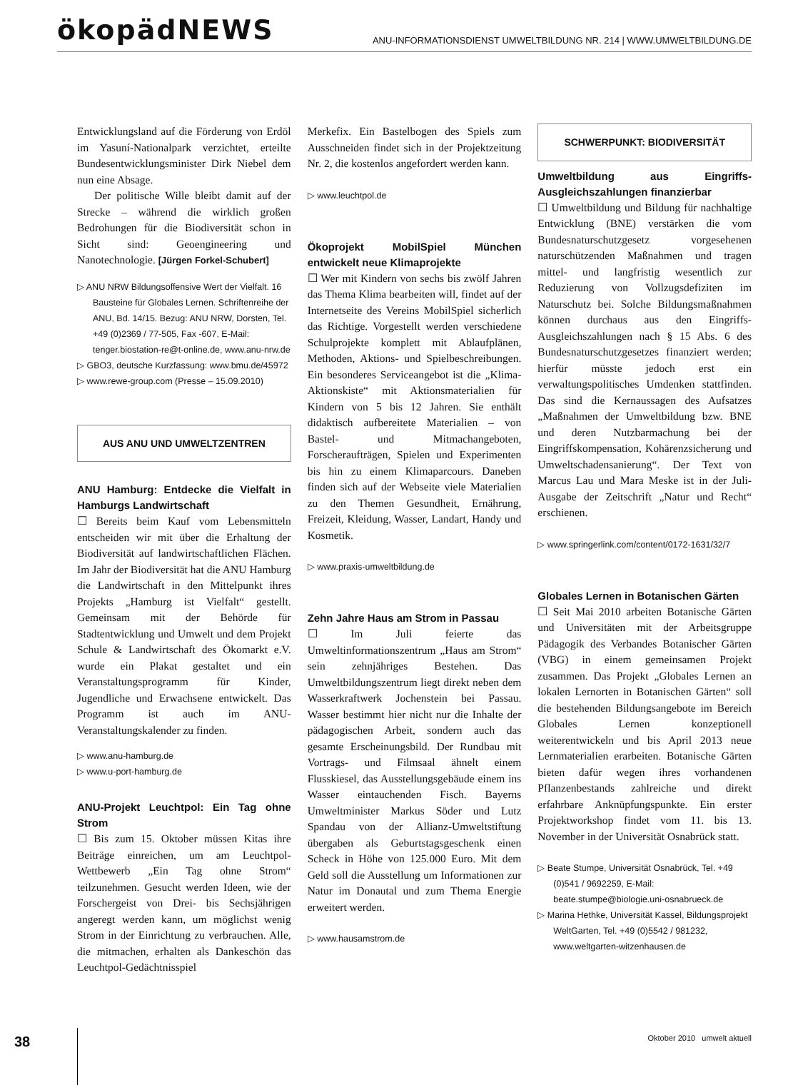ökopädNEWS
ANU-INFORMATIONSDIENST UMWELTBILDUNG NR. 214 | WWW.UMWELTBILDUNG.DE
Entwicklungsland auf die Förderung von Erdöl im Yasuní-Nationalpark verzichtet, erteilte Bundesentwicklungsminister Dirk Niebel dem nun eine Absage.
Der politische Wille bleibt damit auf der Strecke – während die wirklich großen Bedrohungen für die Biodiversität schon in Sicht sind: Geoengineering und Nanotechnologie. [Jürgen Forkel-Schubert]
▷ ANU NRW Bildungsoffensive Wert der Vielfalt. 16 Bausteine für Globales Lernen. Schriftenreihe der ANU, Bd. 14/15. Bezug: ANU NRW, Dorsten, Tel. +49 (0)2369 / 77-505, Fax -607, E-Mail: tenger.biostation-re@t-online.de, www.anu-nrw.de
▷ GBO3, deutsche Kurzfassung: www.bmu.de/45972
▷ www.rewe-group.com (Presse – 15.09.2010)
AUS ANU UND UMWELTZENTREN
ANU Hamburg: Entdecke die Vielfalt in Hamburgs Landwirtschaft
☐ Bereits beim Kauf vom Lebensmitteln entscheiden wir mit über die Erhaltung der Biodiversität auf landwirtschaftlichen Flächen. Im Jahr der Biodiversität hat die ANU Hamburg die Landwirtschaft in den Mittelpunkt ihres Projekts „Hamburg ist Vielfalt“ gestellt. Gemeinsam mit der Behörde für Stadtentwicklung und Umwelt und dem Projekt Schule & Landwirtschaft des Ökomarkt e.V. wurde ein Plakat gestaltet und ein Veranstaltungsprogramm für Kinder, Jugendliche und Erwachsene entwickelt. Das Programm ist auch im ANU-Veranstaltungskalender zu finden.
▷ www.anu-hamburg.de
▷ www.u-port-hamburg.de
ANU-Projekt Leuchtpol: Ein Tag ohne Strom
☐ Bis zum 15. Oktober müssen Kitas ihre Beiträge einreichen, um am Leuchtpol-Wettbewerb „Ein Tag ohne Strom“ teilzunehmen. Gesucht werden Ideen, wie der Forschergeist von Drei- bis Sechsjährigen angeregt werden kann, um möglichst wenig Strom in der Einrichtung zu verbrauchen. Alle, die mitmachen, erhalten als Dankeschön das Leuchtpol-Gedächtnisspiel
Merkefix. Ein Bastelbogen des Spiels zum Ausschneiden findet sich in der Projektzeitung Nr. 2, die kostenlos angefordert werden kann.
▷ www.leuchtpol.de
Ökoprojekt MobilSpiel München entwickelt neue Klimaprojekte
☐ Wer mit Kindern von sechs bis zwölf Jahren das Thema Klima bearbeiten will, findet auf der Internetseite des Vereins MobilSpiel sicherlich das Richtige. Vorgestellt werden verschiedene Schulprojekte komplett mit Ablaufplänen, Methoden, Aktions- und Spielbeschreibungen. Ein besonderes Serviceangebot ist die „Klima-Aktionskiste“ mit Aktionsmaterialien für Kindern von 5 bis 12 Jahren. Sie enthält didaktisch aufbereitete Materialien – von Bastel- und Mitmachangeboten, Forscheraufträgen, Spielen und Experimenten bis hin zu einem Klimaparcours. Daneben finden sich auf der Webseite viele Materialien zu den Themen Gesundheit, Ernährung, Freizeit, Kleidung, Wasser, Landart, Handy und Kosmetik.
▷ www.praxis-umweltbildung.de
Zehn Jahre Haus am Strom in Passau
☐ Im Juli feierte das Umweltinformationszentrum „Haus am Strom“ sein zehnjähriges Bestehen. Das Umweltbildungszentrum liegt direkt neben dem Wasserkraftwerk Jochenstein bei Passau. Wasser bestimmt hier nicht nur die Inhalte der pädagogischen Arbeit, sondern auch das gesamte Erscheinungsbild. Der Rundbau mit Vortrags- und Filmsaal ähnelt einem Flusskiesel, das Ausstellungsgebäude einem ins Wasser eintauchenden Fisch. Bayerns Umweltminister Markus Söder und Lutz Spandau von der Allianz-Umweltstiftung übergaben als Geburtstagsgeschenk einen Scheck in Höhe von 125.000 Euro. Mit dem Geld soll die Ausstellung um Informationen zur Natur im Donautal und zum Thema Energie erweitert werden.
▷ www.hausamstrom.de
SCHWERPUNKT: BIODIVERSITÄT
Umweltbildung aus Eingriffs-Ausgleichszahlungen finanzierbar
☐ Umweltbildung und Bildung für nachhaltige Entwicklung (BNE) verstärken die vom Bundesnaturschutzgesetz vorgesehenen naturschützenden Maßnahmen und tragen mittel- und langfristig wesentlich zur Reduzierung von Vollzugsdefiziten im Naturschutz bei. Solche Bildungsmaßnahmen können durchaus aus den Eingriffs-Ausgleichszahlungen nach § 15 Abs. 6 des Bundesnaturschutzgesetzes finanziert werden; hierfür müsste jedoch erst ein verwaltungspolitisches Umdenken stattfinden. Das sind die Kernaussagen des Aufsatzes „Maßnahmen der Umweltbildung bzw. BNE und deren Nutzbarmachung bei der Eingriffskompensation, Kohärenzsicherung und Umweltschadensanierung“. Der Text von Marcus Lau und Mara Meske ist in der Juli-Ausgabe der Zeitschrift „Natur und Recht“ erschienen.
▷ www.springerlink.com/content/0172-1631/32/7
Globales Lernen in Botanischen Gärten
☐ Seit Mai 2010 arbeiten Botanische Gärten und Universitäten mit der Arbeitsgruppe Pädagogik des Verbandes Botanischer Gärten (VBG) in einem gemeinsamen Projekt zusammen. Das Projekt „Globales Lernen an lokalen Lernorten in Botanischen Gärten“ soll die bestehenden Bildungsangebote im Bereich Globales Lernen konzeptionell weiterentwickeln und bis April 2013 neue Lernmaterialien erarbeiten. Botanische Gärten bieten dafür wegen ihres vorhandenen Pflanzenbestands zahlreiche und direkt erfahrbare Anknüpfungspunkte. Ein erster Projektworkshop findet vom 11. bis 13. November in der Universität Osnabrück statt.
▷ Beate Stumpe, Universität Osnabrück, Tel. +49 (0)541 / 9692259, E-Mail: beate.stumpe@biologie.uni-osnabrueck.de
▷ Marina Hethke, Universität Kassel, Bildungsprojekt WeltGarten, Tel. +49 (0)5542 / 981232, www.weltgarten-witzenhausen.de
38 Oktober 2010 umwelt aktuell